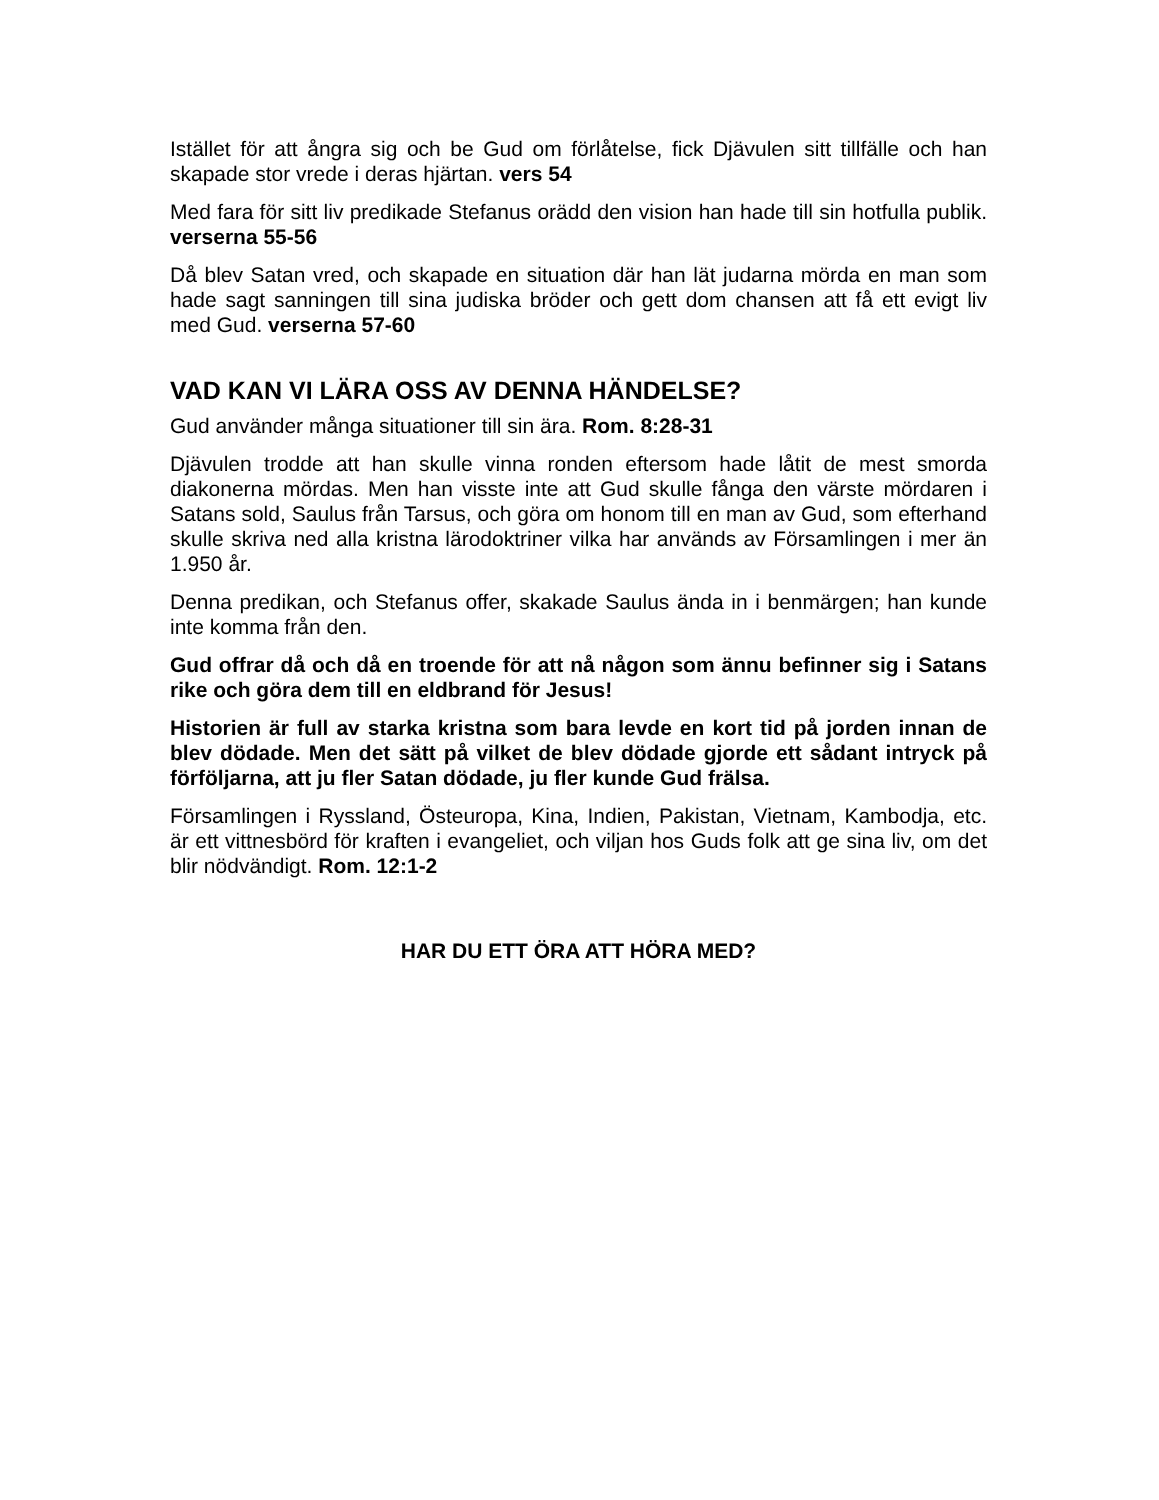Istället för att ångra sig och be Gud om förlåtelse, fick Djävulen sitt tillfälle och han skapade stor vrede i deras hjärtan. vers 54
Med fara för sitt liv predikade Stefanus orädd den vision han hade till sin hotfulla publik. verserna 55-56
Då blev Satan vred, och skapade en situation där han lät judarna mörda en man som hade sagt sanningen till sina judiska bröder och gett dom chansen att få ett evigt liv med Gud. verserna 57-60
VAD KAN VI LÄRA OSS AV DENNA HÄNDELSE?
Gud använder många situationer till sin ära. Rom. 8:28-31
Djävulen trodde att han skulle vinna ronden eftersom hade låtit de mest smorda diakonerna mördas. Men han visste inte att Gud skulle fånga den värste mördaren i Satans sold, Saulus från Tarsus, och göra om honom till en man av Gud, som efterhand skulle skriva ned alla kristna lärodoktriner vilka har används av Församlingen i mer än 1.950 år.
Denna predikan, och Stefanus offer, skakade Saulus ända in i benmärgen; han kunde inte komma från den.
Gud offrar då och då en troende för att nå någon som ännu befinner sig i Satans rike och göra dem till en eldbrand för Jesus!
Historien är full av starka kristna som bara levde en kort tid på jorden innan de blev dödade. Men det sätt på vilket de blev dödade gjorde ett sådant intryck på förföljarna, att ju fler Satan dödade, ju fler kunde Gud frälsa.
Församlingen i Ryssland, Östeuropa, Kina, Indien, Pakistan, Vietnam, Kambodja, etc. är ett vittnesbörd för kraften i evangeliet, och viljan hos Guds folk att ge sina liv, om det blir nödvändigt. Rom. 12:1-2
HAR DU ETT ÖRA ATT HÖRA MED?